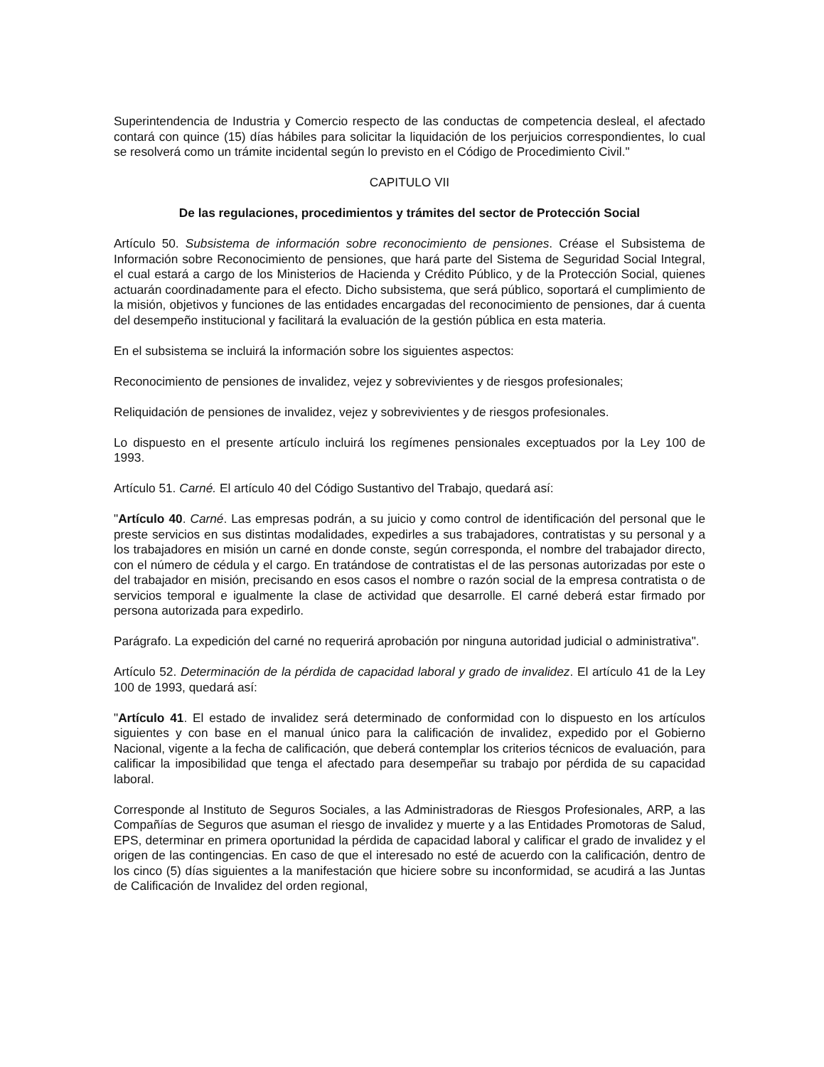Superintendencia de Industria y Comercio respecto de las conductas de competencia desleal, el afectado contará con quince (15) días hábiles para solicitar la liquidación de los perjuicios correspondientes, lo cual se resolverá como un trámite incidental según lo previsto en el Código de Procedimiento Civil."
CAPITULO VII
De las regulaciones, procedimientos y trámites del sector de Protección Social
Artículo 50. Subsistema de información sobre reconocimiento de pensiones. Créase el Subsistema de Información sobre Reconocimiento de pensiones, que hará parte del Sistema de Seguridad Social Integral, el cual estará a cargo de los Ministerios de Hacienda y Crédito Público, y de la Protección Social, quienes actuarán coordinadamente para el efecto. Dicho subsistema, que será público, soportará el cumplimiento de la misión, objetivos y funciones de las entidades encargadas del reconocimiento de pensiones, dar á cuenta del desempeño institucional y facilitará la evaluación de la gestión pública en esta materia.
En el subsistema se incluirá la información sobre los siguientes aspectos:
Reconocimiento de pensiones de invalidez, vejez y sobrevivientes y de riesgos profesionales;
Reliquidación de pensiones de invalidez, vejez y sobrevivientes y de riesgos profesionales.
Lo dispuesto en el presente artículo incluirá los regímenes pensionales exceptuados por la Ley 100 de 1993.
Artículo 51. Carné. El artículo 40 del Código Sustantivo del Trabajo, quedará así:
"Artículo 40. Carné. Las empresas podrán, a su juicio y como control de identificación del personal que le preste servicios en sus distintas modalidades, expedirles a sus trabajadores, contratistas y su personal y a los trabajadores en misión un carné en donde conste, según corresponda, el nombre del trabajador directo, con el número de cédula y el cargo. En tratándose de contratistas el de las personas autorizadas por este o del trabajador en misión, precisando en esos casos el nombre o razón social de la empresa contratista o de servicios temporal e igualmente la clase de actividad que desarrolle. El carné deberá estar firmado por persona autorizada para expedirlo.
Parágrafo. La expedición del carné no requerirá aprobación por ninguna autoridad judicial o administrativa".
Artículo 52. Determinación de la pérdida de capacidad laboral y grado de invalidez. El artículo 41 de la Ley 100 de 1993, quedará así:
"Artículo 41. El estado de invalidez será determinado de conformidad con lo dispuesto en los artículos siguientes y con base en el manual único para la calificación de invalidez, expedido por el Gobierno Nacional, vigente a la fecha de calificación, que deberá contemplar los criterios técnicos de evaluación, para calificar la imposibilidad que tenga el afectado para desempeñar su trabajo por pérdida de su capacidad laboral.
Corresponde al Instituto de Seguros Sociales, a las Administradoras de Riesgos Profesionales, ARP, a las Compañías de Seguros que asuman el riesgo de invalidez y muerte y a las Entidades Promotoras de Salud, EPS, determinar en primera oportunidad la pérdida de capacidad laboral y calificar el grado de invalidez y el origen de las contingencias. En caso de que el interesado no esté de acuerdo con la calificación, dentro de los cinco (5) días siguientes a la manifestación que hiciere sobre su inconformidad, se acudirá a las Juntas de Calificación de Invalidez del orden regional,